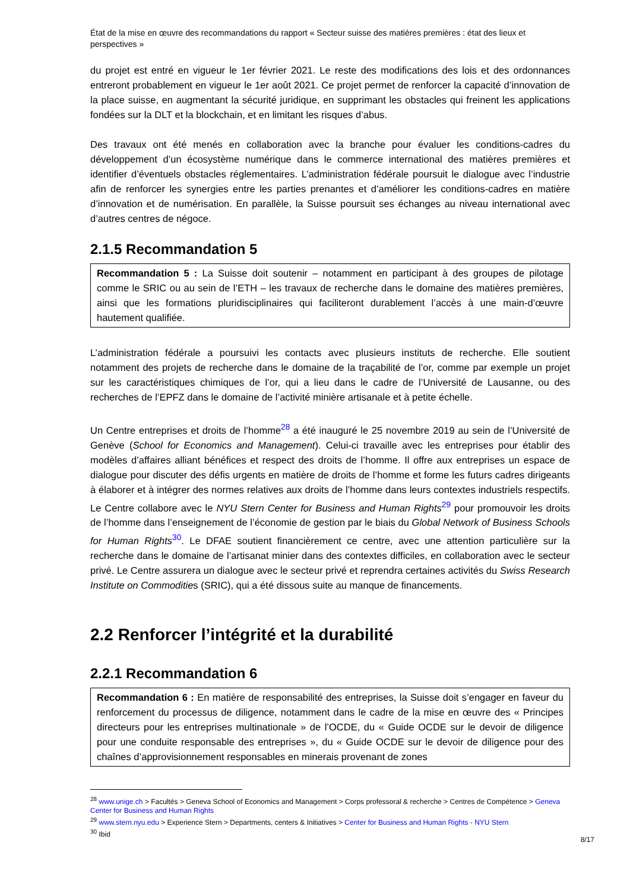État de la mise en œuvre des recommandations du rapport « Secteur suisse des matières premières : état des lieux et perspectives »
du projet est entré en vigueur le 1er février 2021. Le reste des modifications des lois et des ordonnances entreront probablement en vigueur le 1er août 2021. Ce projet permet de renforcer la capacité d’innovation de la place suisse, en augmentant la sécurité juridique, en supprimant les obstacles qui freinent les applications fondées sur la DLT et la blockchain, et en limitant les risques d’abus.
Des travaux ont été menés en collaboration avec la branche pour évaluer les conditions-cadres du développement d’un écosystème numérique dans le commerce international des matières premières et identifier d’éventuels obstacles réglementaires. L’administration fédérale poursuit le dialogue avec l’industrie afin de renforcer les synergies entre les parties prenantes et d’améliorer les conditions-cadres en matière d’innovation et de numérisation. En parallèle, la Suisse poursuit ses échanges au niveau international avec d’autres centres de négoce.
2.1.5 Recommandation 5
Recommandation 5 : La Suisse doit soutenir – notamment en participant à des groupes de pilotage comme le SRIC ou au sein de l’ETH – les travaux de recherche dans le domaine des matières premières, ainsi que les formations pluridisciplinaires qui faciliteront durablement l’accès à une main-d’œuvre hautement qualifiée.
L’administration fédérale a poursuivi les contacts avec plusieurs instituts de recherche. Elle soutient notamment des projets de recherche dans le domaine de la traçabilité de l’or, comme par exemple un projet sur les caractéristiques chimiques de l’or, qui a lieu dans le cadre de l’Université de Lausanne, ou des recherches de l’EPFZ dans le domaine de l’activité minière artisanale et à petite échelle.
Un Centre entreprises et droits de l’homme<sup>28</sup> a été inauguré le 25 novembre 2019 au sein de l’Université de Genève (School for Economics and Management). Celui-ci travaille avec les entreprises pour établir des modèles d’affaires alliant bénéfices et respect des droits de l’homme. Il offre aux entreprises un espace de dialogue pour discuter des défis urgents en matière de droits de l’homme et forme les futurs cadres dirigeants à élaborer et à intégrer des normes relatives aux droits de l’homme dans leurs contextes industriels respectifs. Le Centre collabore avec le NYU Stern Center for Business and Human Rights<sup>29</sup> pour promouvoir les droits de l’homme dans l’enseignement de l’économie de gestion par le biais du Global Network of Business Schools for Human Rights<sup>30</sup>. Le DFAE soutient financièrement ce centre, avec une attention particulière sur la recherche dans le domaine de l’artisanat minier dans des contextes difficiles, en collaboration avec le secteur privé. Le Centre assurera un dialogue avec le secteur privé et reprendra certaines activités du Swiss Research Institute on Commodities (SRIC), qui a été dissous suite au manque de financements.
2.2 Renforcer l’intégrité et la durabilité
2.2.1 Recommandation 6
Recommandation 6 : En matière de responsabilité des entreprises, la Suisse doit s’engager en faveur du renforcement du processus de diligence, notamment dans le cadre de la mise en œuvre des « Principes directeurs pour les entreprises multinationale » de l’OCDE, du « Guide OCDE sur le devoir de diligence pour une conduite responsable des entreprises », du « Guide OCDE sur le devoir de diligence pour des chaînes d’approvisionnement responsables en minerais provenant de zones
<sup>28</sup> www.unige.ch > Facultés > Geneva School of Economics and Management > Corps professoral & recherche > Centres de Compétence > Geneva Center for Business and Human Rights
<sup>29</sup> www.stern.nyu.edu > Experience Stern > Departments, centers & Initiatives > Center for Business and Human Rights - NYU Stern
<sup>30</sup> Ibid
8/17